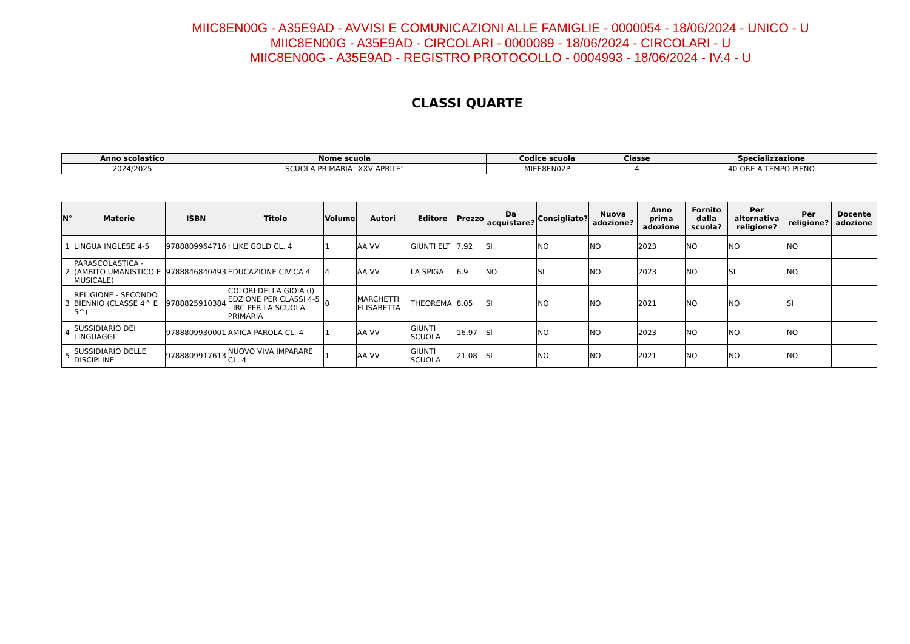MIIC8EN00G - A35E9AD - AVVISI E COMUNICAZIONI ALLE FAMIGLIE - 0000054 - 18/06/2024 - UNICO - U
MIIC8EN00G - A35E9AD - CIRCOLARI - 0000089 - 18/06/2024 - CIRCOLARI - U
MIIC8EN00G - A35E9AD - REGISTRO PROTOCOLLO - 0004993 - 18/06/2024 - IV.4 - U
CLASSI QUARTE
| Anno scolastico | Nome scuola | Codice scuola | Classe | Specializzazione |
| --- | --- | --- | --- | --- |
| 2024/2025 | SCUOLA PRIMARIA "XXV APRILE" | MIEE8EN02P | 4 | 40 ORE A TEMPO PIENO |
| N° | Materie | ISBN | Titolo | Volume | Autori | Editore | Prezzo | Da acquistare? | Consigliato? | Nuova adozione? | Anno prima adozione | Fornito dalla scuola? | Per alternativa religione? | Per religione? | Docente adozione |
| --- | --- | --- | --- | --- | --- | --- | --- | --- | --- | --- | --- | --- | --- | --- | --- |
| 1 | LINGUA INGLESE 4-5 | 9788809964716 | I LIKE GOLD CL. 4 | 1 | AA VV | GIUNTI ELT | 7.92 | SI | NO | NO | 2023 | NO | NO | NO | |
| 2 | PARASCOLASTICA - (AMBITO UMANISTICO E MUSICALE) | 9788846840493 | EDUCAZIONE CIVICA 4 | 4 | AA VV | LA SPIGA | 6.9 | NO | SI | NO | 2023 | NO | SI | NO | |
| 3 | RELIGIONE - SECONDO BIENNIO (CLASSE 4^ E 5^) | 9788825910384 | COLORI DELLA GIOIA (I) EDZIONE PER CLASSI 4-5 - IRC PER LA SCUOLA PRIMARIA | 0 | MARCHETTI ELISABETTA | THEOREMA | 8.05 | SI | NO | NO | 2021 | NO | NO | SI | |
| 4 | SUSSIDIARIO DEI LINGUAGGI | 9788809930001 | AMICA PAROLA CL. 4 | 1 | AA VV | GIUNTI SCUOLA | 16.97 | SI | NO | NO | 2023 | NO | NO | NO | |
| 5 | SUSSIDIARIO DELLE DISCIPLINE | 9788809917613 | NUOVO VIVA IMPARARE CL. 4 | 1 | AA VV | GIUNTI SCUOLA | 21.08 | SI | NO | NO | 2021 | NO | NO | NO | |